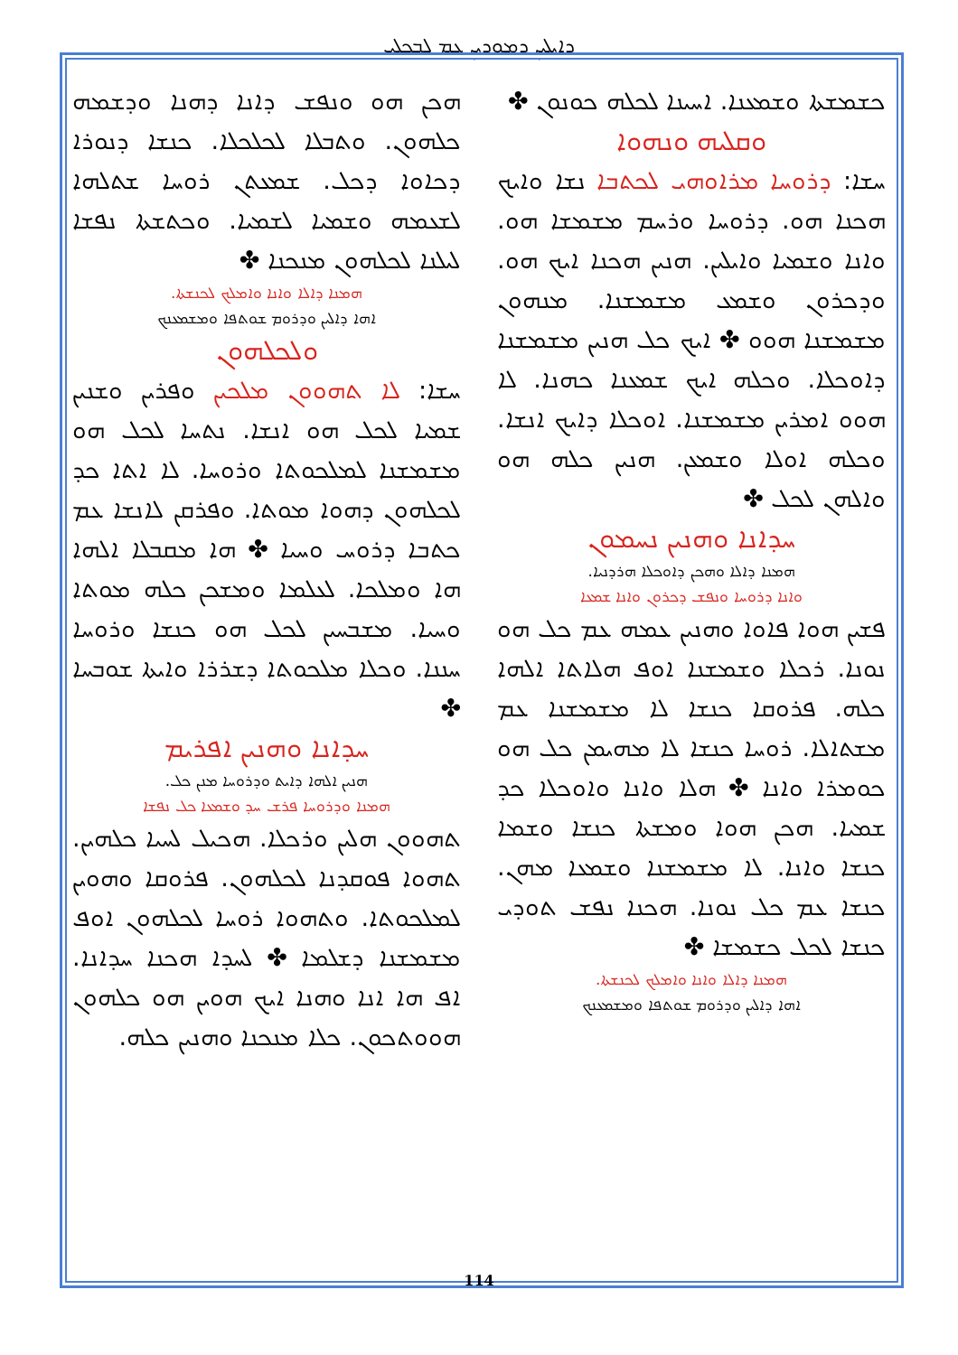ܕܐܝܠܝܢ ܕܡܘܕܝܢ ܥܡ ܠܒܟܠܝ
ܗܟܢ ܗܘ ܘܢܦܫ ܕܐܢܐ ܕܗܢܐ ܘܕܫܡܗ ܟܠܗܘܢ. ܘܬܒܠܐ ܠܟܠܟܠܐ. ܟܢܫܐ ܕܢܘܪܐ ܕܟܐܘܐ ܕܟܠ. ܫܡܥܬܢ ܪܘܚܐ ܫܬܠܗܐ ܠܫܥܡܗ ܘܫܡܝܐ ܠܫܡܝܐ. ܘܟܬܫܬܐ ܢܦܫܐ ܠܝܠܢܐ ܠܟܠܗܘܢ ܡܢܟܢܐ ✤
ܗܡܢܐ ܕܐܠܐ ܘܐܢܐ ܘܐܡܠܟ ܠܟܢܫܬܐ.
ܐܗܐ ܕܐܠܝܢ ܘܕܪܘܡ ܫܘܬܦܐ ܘܡܫܡܥܢܟ
ܘܠܟܠܗܘܢ
ܚܫܐ: ܠܐ ܬܗܘܘܢ ܡܠܟܝܢ ܘܦܪܝܢ ܘܫܢܝܢ ܫܡܝܐ ܠܟܠ ܗܘ ܐܢܫܐ. ܢܬܚܐ ܠܟܠ ܗܘ ܡܫܡܫܢܐ ܠܡܠܟܘܬܐ ܘܪܘܚܐ. ܠܐ ܐܬܐ ܟܕ ܠܟܠܗܘܢ ܕܗܘܐ ܡܘܬܐ. ܘܦܪܩܢ ܠܐܢܫܐ ܥܡ ܟܬܒܐ ܕܪܘܚ ܘܚܝܐ ✤ ܗܐ ܡܩܒܠܐ ܐܠܗܐ ܗܐ ܘܡܠܟܐ. ܠܥܠܡܐ ܘܡܫܟܢ ܟܠܗ ܡܘܬܐ ܘܚܝܐ. ܡܫܒܚܝܢ ܠܟܠ ܗܘ ܟܢܫܐ ܘܪܘܚܐ ܚܢܢܐ. ܘܟܠܐ ܡܠܟܘܬܐ ܕܫܪܪܐ ܘܐܝܬܐ ܫܘܒܚܐ ✤
ܚܕܐܢܐ ܘܗܢܝܢ ܐܦܪܝܡ
ܗܢܝܢ ܐܠܗܐ ܕܐܝܬ ܘܕܪܘܚܐ ܡܢܢ ܟܠ.
ܗܡܢܐ ܘܕܪܘܚܐ ܦܪܫ ܚܕ ܘܫܡܥܐ ܟܠ ܢܦܫܐ
ܬܗܘܘܢ ܗܠܝܢ ܘܪܟܠܐ. ܗܟܝܠ ܠܚܝܐ ܟܠܗܝܢ. ܬܗܘܐ ܦܘܩܕܢܐ ܠܟܠܗܘܢ. ܦܪܘܩܐ ܘܗܘܝܢ ܠܡܠܟܘܬܐ. ܘܬܗܘܐ ܪܘܚܐ ܠܟܠܗܘܢ ܐܘܦ ܡܫܡܫܢܐ ܕܫܠܡܐ ✤ ܠܚܕܐ ܗܟܢܐ ܚܕܐܢܐ. ܐܦ ܗܐ ܐܢܐ ܘܗܢܐ ܐܝܟ ܗܘܝܢ ܗܘ ܟܠܗܘܢ ܗܘܘܬܟܘܢ. ܟܠܐ ܡܢܟܢܐ ܘܗܢܝܢ ܟܠܗ.
ܟܫܡܫܬܐ ܘܫܡܥܢܐ. ܐܚܝܢܐ ܠܟܠܗ ܟܘܢܘܢ ✤
ܘܩܠܝܗ ܘܢܗܘܐ
ܚܫܐ: ܕܪܘܚܐ ܡܪܐܘܗܝ ܠܟܬܒܐ ܢܫܐ ܘܐܝܟ ܗܟܢܐ ܗܘ. ܕܪܘܚܐ ܘܪܚܡ ܡܫܡܫܐ ܗܘ. ܘܐܢܐ ܘܫܡܝܐ ܘܐܝܠܝܢ. ܗܢܝܢ ܗܟܢܐ ܐܝܟ ܗܘ. ܘܕܟܪܘܢ ܘܫܡܥ ܡܫܡܫܢܐ. ܡܢܗܘܢ ܡܫܡܫܢܐ ܗܘܘ ✤ ܐܝܟ ܟܠ ܗܢܝܢ ܡܫܡܫܢܐ ܕܐܘܟܠܐ. ܘܟܠܗ ܐܝܟ ܫܡܥܢܐ ܟܗܢܐ. ܠܐ ܗܘܘ ܐܡܪܝܢ ܡܫܡܫܢܐ. ܐܘܟܠܐ ܕܐܝܟ ܐܢܫܐ. ܘܟܠܗ ܐܘܠܐ ܘܫܡܥܢ. ܗܢܝܢ ܟܠܗ ܗܘ ܘܐܠܗܢ ܠܟܠ ✤
ܚܕܐܢܐ ܘܗܢܝܢ ܢܚܡܘܢ
ܗܡܢܐ ܕܐܠܐ ܘܗܟܢ ܕܐܘܟܠܐ ܗܪܕܢܝܐ.
ܘܐܢܐ ܕܪܘܚܐ ܘܢܦܫ ܕܟܪܘܢ ܘܐܢܐ ܫܡܥܐ
ܦܫܝܢ ܗܘܐ ܦܐܘܐ ܘܗܢܝܢ ܥܡܗ ܥܡ ܟܠ ܗܘ ܢܘܢܐ. ܪܟܠܐ ܘܫܡܫܢܐ ܐܘܦ ܗܠܐܬܐ ܐܠܗܐ ܟܠܗ. ܦܪܘܩܐ ܟܢܫܐ ܠܐ ܡܫܡܫܢܐ ܥܡ ܡܫܬܐܠܐ. ܪܘܚܐ ܟܢܫܐ ܠܐ ܡܗܝܡܢ ܟܠ ܗܘ ܟܘܡܪܐ ܘܐܢܐ ✤ ܗܠܐ ܘܐܢܐ ܘܐܘܟܠܐ ܟܕ ܫܡܝܐ. ܗܟܢ ܗܘܐ ܘܡܫܬܐ ܟܢܫܐ ܘܫܡܐ ܟܢܫܐ ܘܐܢܐ. ܠܐ ܡܫܡܫܢܐ ܘܫܡܥܐ ܡܗܢ. ܟܢܫܐ ܥܡ ܟܠ ܢܘܢܐ. ܗܟܢܐ ܢܦܫ ܬܘܕܝ ܟܢܫܐ ܠܟܠ ܟܫܡܫܐ ✤
ܗܡܢܐ ܕܐܠܐ ܘܐܢܐ ܘܐܡܠܟ ܠܟܢܫܬܐ.
ܐܗܐ ܕܐܠܝܢ ܘܕܪܘܡ ܫܘܬܦܐ ܘܡܫܡܥܢܟ
114